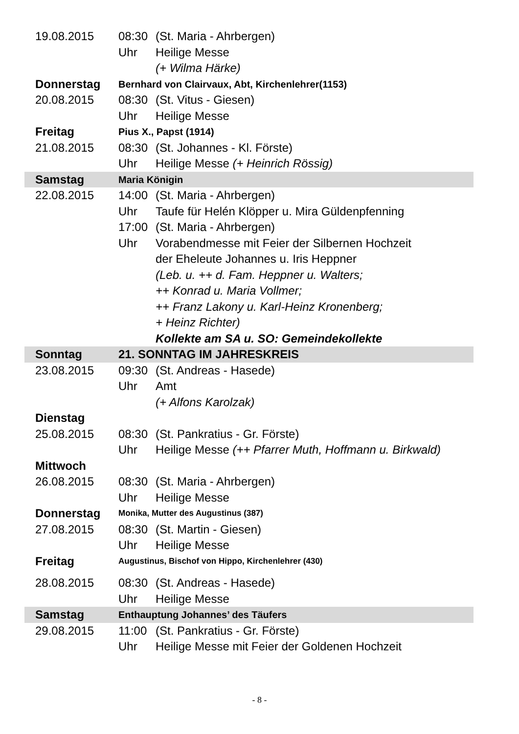| 19.08.2015 | 08:30 | (St. Maria - Ahrbergen) |
| | Uhr | Heilige Messe (+ Wilma Härke) |
| Donnerstag | Bernhard von Clairvaux, Abt, Kirchenlehrer(1153) | |
| 20.08.2015 | 08:30 | (St. Vitus - Giesen) |
| | Uhr | Heilige Messe |
| Freitag | Pius X., Papst (1914) | |
| 21.08.2015 | 08:30 | (St. Johannes - Kl. Förste) |
| | Uhr | Heilige Messe (+ Heinrich Rössig) |
| Samstag | Maria Königin | |
| 22.08.2015 | 14:00 | (St. Maria - Ahrbergen) |
| | Uhr | Taufe für Helén Klöpper u. Mira Güldenpfenning |
| | 17:00 | (St. Maria - Ahrbergen) |
| | Uhr | Vorabendmesse mit Feier der Silbernen Hochzeit der Eheleute Johannes u. Iris Heppner (Leb. u. ++ d. Fam. Heppner u. Walters; ++ Konrad u. Maria Vollmer; ++ Franz Lakony u. Karl-Heinz Kronenberg; + Heinz Richter) Kollekte am SA u. SO: Gemeindekollekte |
| Sonntag | 21. SONNTAG IM JAHRESKREIS | |
| 23.08.2015 | 09:30 | (St. Andreas - Hasede) |
| | Uhr | Amt (+ Alfons Karolzak) |
| Dienstag | | |
| 25.08.2015 | 08:30 | (St. Pankratius - Gr. Förste) |
| | Uhr | Heilige Messe (++ Pfarrer Muth, Hoffmann u. Birkwald) |
| Mittwoch | | |
| 26.08.2015 | 08:30 | (St. Maria - Ahrbergen) |
| | Uhr | Heilige Messe |
| Donnerstag | Monika, Mutter des Augustinus (387) | |
| 27.08.2015 | 08:30 | (St. Martin - Giesen) |
| | Uhr | Heilige Messe |
| Freitag | Augustinus, Bischof von Hippo, Kirchenlehrer (430) | |
| 28.08.2015 | 08:30 | (St. Andreas - Hasede) |
| | Uhr | Heilige Messe |
| Samstag | Enthauptung Johannes’ des Täufers | |
| 29.08.2015 | 11:00 | (St. Pankratius - Gr. Förste) |
| | Uhr | Heilige Messe mit Feier der Goldenen Hochzeit |
- 8 -